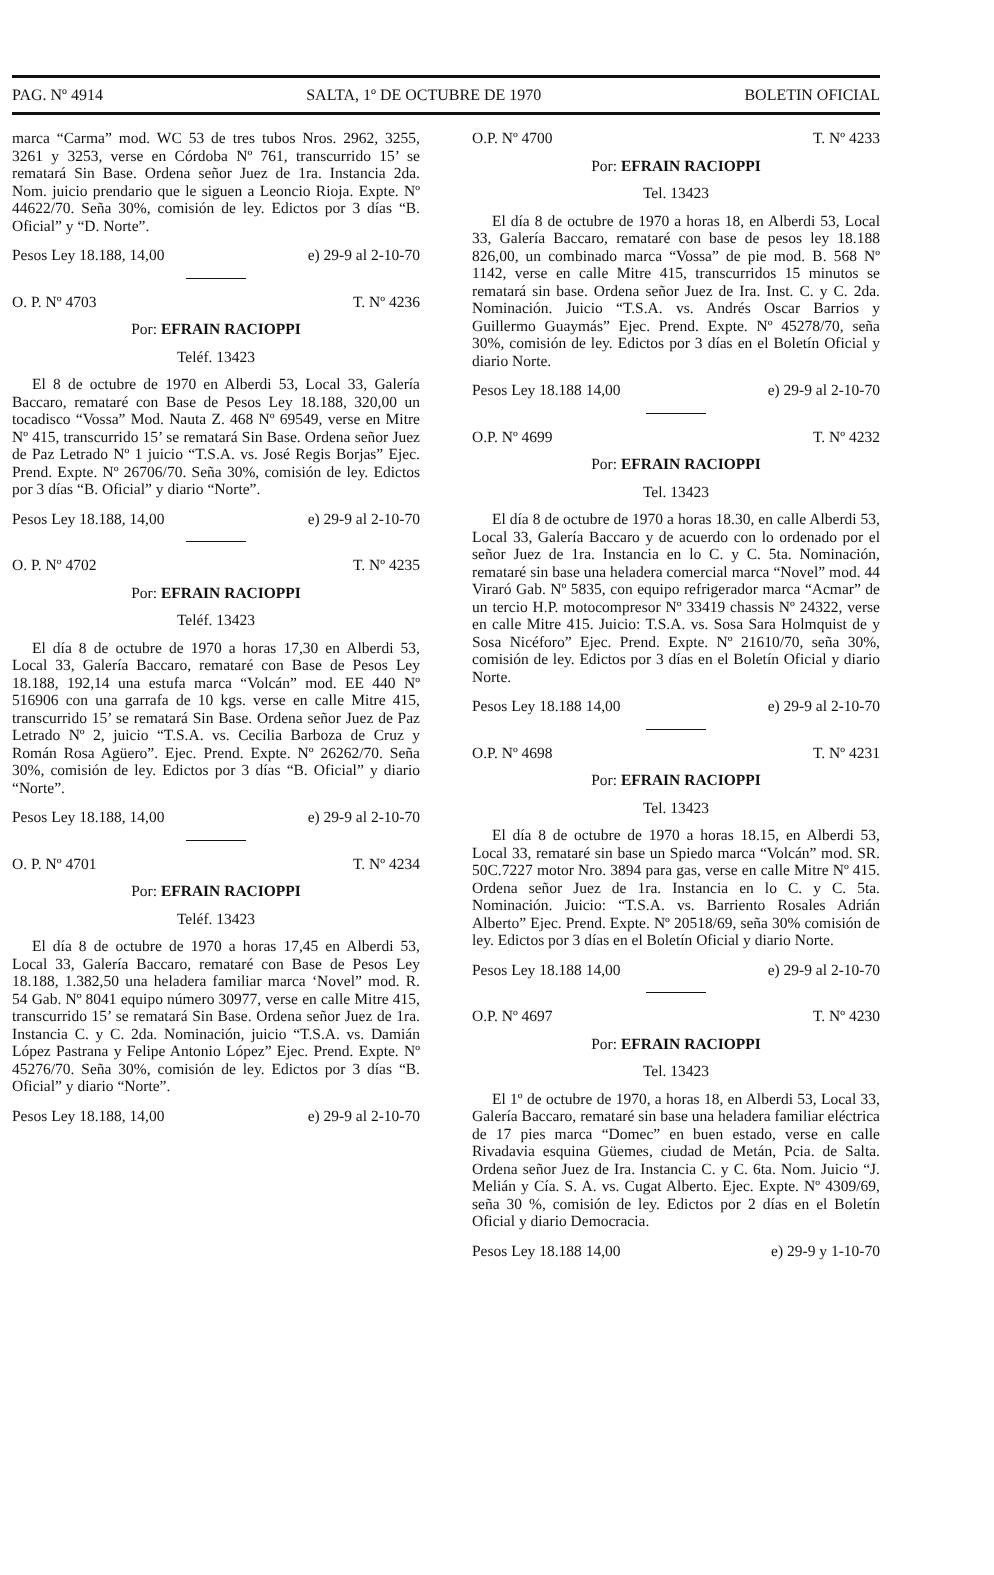PAG. Nº 4914 SALTA, 1º DE OCTUBRE DE 1970 BOLETIN OFICIAL
marca “Carma” mod. WC 53 de tres tubos Nros. 2962, 3255, 3261 y 3253, verse en Córdoba Nº 761, transcurrido 15’ se rematará Sin Base. Ordena señor Juez de 1ra. Instancia 2da. Nom. juicio prendario que le siguen a Leoncio Rioja. Expte. Nº 44622/70. Seña 30%, comisión de ley. Edictos por 3 días “B. Oficial” y “D. Norte”.
Pesos Ley 18.188, 14,00 e) 29-9 al 2-10-70
O. P. Nº 4703 T. Nº 4236
Por: EFRAIN RACIOPPI
Teléf. 13423
El 8 de octubre de 1970 en Alberdi 53, Local 33, Galería Baccaro, remataré con Base de Pesos Ley 18.188, 320,00 un tocadisco “Vossa” Mod. Nauta Z. 468 Nº 69549, verse en Mitre Nº 415, transcurrido 15’ se rematará Sin Base. Ordena señor Juez de Paz Letrado Nº 1 juicio “T.S.A. vs. José Regis Borjas” Ejec. Prend. Expte. Nº 26706/70. Seña 30%, comisión de ley. Edictos por 3 días “B. Oficial” y diario “Norte”.
Pesos Ley 18.188, 14,00 e) 29-9 al 2-10-70
O. P. Nº 4702 T. Nº 4235
Por: EFRAIN RACIOPPI
Teléf. 13423
El día 8 de octubre de 1970 a horas 17,30 en Alberdi 53, Local 33, Galería Baccaro, remataré con Base de Pesos Ley 18.188, 192,14 una estufa marca “Volcán” mod. EE 440 Nº 516906 con una garrafa de 10 kgs. verse en calle Mitre 415, transcurrido 15’ se rematará Sin Base. Ordena señor Juez de Paz Letrado Nº 2, juicio “T.S.A. vs. Cecilia Barboza de Cruz y Román Rosa Agüero”. Ejec. Prend. Expte. Nº 26262/70. Seña 30%, comisión de ley. Edictos por 3 días “B. Oficial” y diario “Norte”.
Pesos Ley 18.188, 14,00 e) 29-9 al 2-10-70
O. P. Nº 4701 T. Nº 4234
Por: EFRAIN RACIOPPI
Teléf. 13423
El día 8 de octubre de 1970 a horas 17,45 en Alberdi 53, Local 33, Galería Baccaro, remataré con Base de Pesos Ley 18.188, 1.382,50 una heladera familiar marca ‘Novel” mod. R. 54 Gab. Nº 8041 equipo número 30977, verse en calle Mitre 415, transcurrido 15’ se rematará Sin Base. Ordena señor Juez de 1ra. Instancia C. y C. 2da. Nominación, juicio “T.S.A. vs. Damián López Pastrana y Felipe Antonio López” Ejec. Prend. Expte. Nº 45276/70. Seña 30%, comisión de ley. Edictos por 3 días “B. Oficial” y diario “Norte”.
Pesos Ley 18.188, 14,00 e) 29-9 al 2-10-70
O.P. Nº 4700 T. Nº 4233
Por: EFRAIN RACIOPPI
Tel. 13423
El día 8 de octubre de 1970 a horas 18, en Alberdi 53, Local 33, Galería Baccaro, remataré con base de pesos ley 18.188 826,00, un combinado marca “Vossa” de pie mod. B. 568 Nº 1142, verse en calle Mitre 415, transcurridos 15 minutos se rematará sin base. Ordena señor Juez de Ira. Inst. C. y C. 2da. Nominación. Juicio “T.S.A. vs. Andrés Oscar Barrios y Guillermo Guaymás” Ejec. Prend. Expte. Nº 45278/70, seña 30%, comisión de ley. Edictos por 3 días en el Boletín Oficial y diario Norte.
Pesos Ley 18.188 14,00 e) 29-9 al 2-10-70
O.P. Nº 4699 T. Nº 4232
Por: EFRAIN RACIOPPI
Tel. 13423
El día 8 de octubre de 1970 a horas 18.30, en calle Alberdi 53, Local 33, Galería Baccaro y de acuerdo con lo ordenado por el señor Juez de 1ra. Instancia en lo C. y C. 5ta. Nominación, remataré sin base una heladera comercial marca “Novel” mod. 44 Viraró Gab. Nº 5835, con equipo refrigerador marca “Acmar” de un tercio H.P. motocompresor Nº 33419 chassis Nº 24322, verse en calle Mitre 415. Juicio: T.S.A. vs. Sosa Sara Holmquist de y Sosa Nicéforo” Ejec. Prend. Expte. Nº 21610/70, seña 30%, comisión de ley. Edictos por 3 días en el Boletín Oficial y diario Norte.
Pesos Ley 18.188 14,00 e) 29-9 al 2-10-70
O.P. Nº 4698 T. Nº 4231
Por: EFRAIN RACIOPPI
Tel. 13423
El día 8 de octubre de 1970 a horas 18.15, en Alberdi 53, Local 33, remataré sin base un Spiedo marca “Volcán” mod. SR. 50C.7227 motor Nro. 3894 para gas, verse en calle Mitre Nº 415. Ordena señor Juez de 1ra. Instancia en lo C. y C. 5ta. Nominación. Juicio: “T.S.A. vs. Barriento Rosales Adrián Alberto” Ejec. Prend. Expte. Nº 20518/69, seña 30% comisión de ley. Edictos por 3 días en el Boletín Oficial y diario Norte.
Pesos Ley 18.188 14,00 e) 29-9 al 2-10-70
O.P. Nº 4697 T. Nº 4230
Por: EFRAIN RACIOPPI
Tel. 13423
El 1º de octubre de 1970, a horas 18, en Alberdi 53, Local 33, Galería Baccaro, remataré sin base una heladera familiar eléctrica de 17 pies marca “Domec” en buen estado, verse en calle Rivadavia esquina Güemes, ciudad de Metán, Pcia. de Salta. Ordena señor Juez de Ira. Instancia C. y C. 6ta. Nom. Juicio “J. Melián y Cía. S. A. vs. Cugat Alberto. Ejec. Expte. Nº 4309/69, seña 30 %, comisión de ley. Edictos por 2 días en el Boletín Oficial y diario Democracia.
Pesos Ley 18.188 14,00 e) 29-9 y 1-10-70